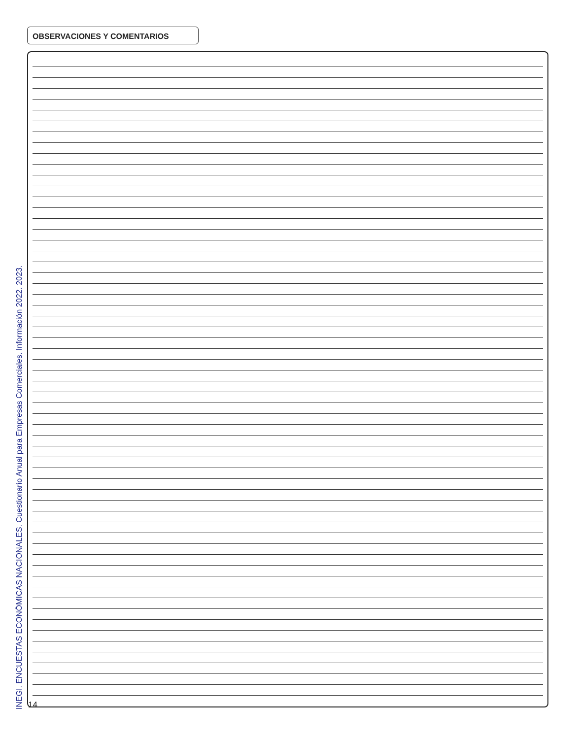OBSERVACIONES Y COMENTARIOS
INEGI. ENCUESTAS ECONÓMICAS NACIONALES. Cuestionario Anual para Empresas Comerciales. Información 2022. 2023.
14